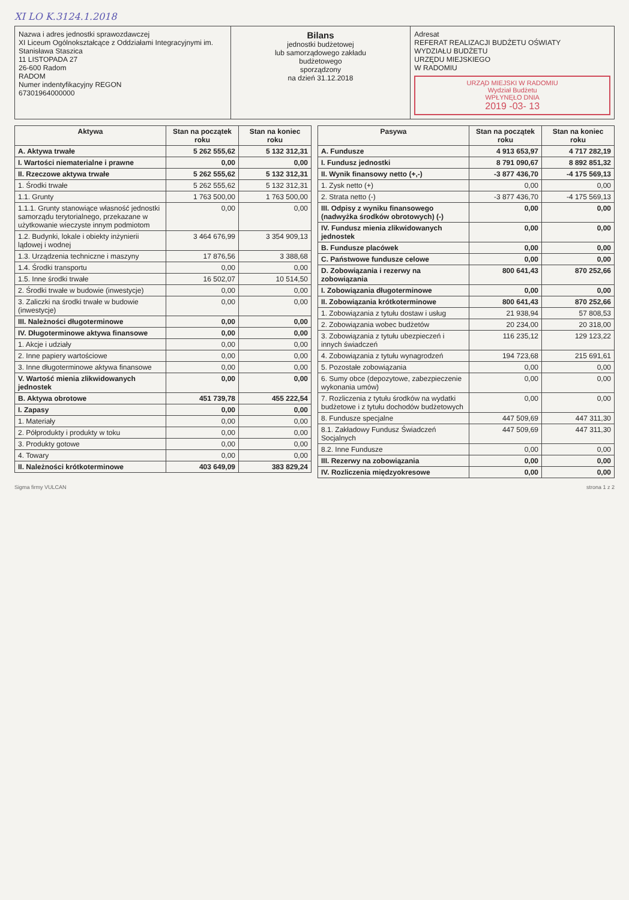XI LO K.3124.1.2018
| Nazwa i adres jednostki sprawozdawczej XI Liceum Ogólnokształcące z Oddziałami Integracyjnymi im. Stanisława Staszica 11 LISTOPADA 27 26-600 Radom RADOM Numer indentyfikacyjny REGON 67301964000000 | Bilans jednostki budżetowej lub samorządowego zakładu budżetowego sporządzony na dzień 31.12.2018 | Adresat REFERAT REALIZACJI BUDŻETU OŚWIATY WYDZIAŁU BUDŻETU URZĘDU MIEJSKIEGO W RADOMIU URZĄD MIEJSKI W RADOMIU Wydział Budżetu WPŁYNĘŁO DNIA 2019 -03- 13 |
| Aktywa | Stan na początek roku | Stan na koniec roku |
| --- | --- | --- |
| A. Aktywa trwałe | 5 262 555,62 | 5 132 312,31 |
| I. Wartości niematerialne i prawne | 0,00 | 0,00 |
| II. Rzeczowe aktywa trwałe | 5 262 555,62 | 5 132 312,31 |
| 1. Środki trwałe | 5 262 555,62 | 5 132 312,31 |
| 1.1. Grunty | 1 763 500,00 | 1 763 500,00 |
| 1.1.1. Grunty stanowiące własność jednostki samorządu terytorialnego, przekazane w użytkowanie wieczyste innym podmiotom | 0,00 | 0,00 |
| 1.2. Budynki, lokale i obiekty inżynierii lądowej i wodnej | 3 464 676,99 | 3 354 909,13 |
| 1.3. Urządzenia techniczne i maszyny | 17 876,56 | 3 388,68 |
| 1.4. Środki transportu | 0,00 | 0,00 |
| 1.5. Inne środki trwałe | 16 502,07 | 10 514,50 |
| 2. Środki trwałe w budowie (inwestycje) | 0,00 | 0,00 |
| 3. Zaliczki na środki trwałe w budowie (inwestycje) | 0,00 | 0,00 |
| III. Należności długoterminowe | 0,00 | 0,00 |
| IV. Długoterminowe aktywa finansowe | 0,00 | 0,00 |
| 1. Akcje i udziały | 0,00 | 0,00 |
| 2. Inne papiery wartościowe | 0,00 | 0,00 |
| 3. Inne długoterminowe aktywa finansowe | 0,00 | 0,00 |
| V. Wartość mienia zlikwidowanych jednostek | 0,00 | 0,00 |
| B. Aktywa obrotowe | 451 739,78 | 455 222,54 |
| I. Zapasy | 0,00 | 0,00 |
| 1. Materiały | 0,00 | 0,00 |
| 2. Półprodukty i produkty w toku | 0,00 | 0,00 |
| 3. Produkty gotowe | 0,00 | 0,00 |
| 4. Towary | 0,00 | 0,00 |
| II. Należności krótkoterminowe | 403 649,09 | 383 829,24 |
| Pasywa | Stan na początek roku | Stan na koniec roku |
| --- | --- | --- |
| A. Fundusze | 4 913 653,97 | 4 717 282,19 |
| I. Fundusz jednostki | 8 791 090,67 | 8 892 851,32 |
| II. Wynik finansowy netto (+,-) | -3 877 436,70 | -4 175 569,13 |
| 1. Zysk netto (+) | 0,00 | 0,00 |
| 2. Strata netto (-) | -3 877 436,70 | -4 175 569,13 |
| III. Odpisy z wyniku finansowego (nadwyżka środków obrotowych) (-) | 0,00 | 0,00 |
| IV. Fundusz mienia zlikwidowanych jednostek | 0,00 | 0,00 |
| B. Fundusze placówek | 0,00 | 0,00 |
| C. Państwowe fundusze celowe | 0,00 | 0,00 |
| D. Zobowiązania i rezerwy na zobowiązania | 800 641,43 | 870 252,66 |
| I. Zobowiązania długoterminowe | 0,00 | 0,00 |
| II. Zobowiązania krótkoterminowe | 800 641,43 | 870 252,66 |
| 1. Zobowiązania z tytułu dostaw i usług | 21 938,94 | 57 808,53 |
| 2. Zobowiązania wobec budżetów | 20 234,00 | 20 318,00 |
| 3. Zobowiązania z tytułu ubezpieczeń i innych świadczeń | 116 235,12 | 129 123,22 |
| 4. Zobowiązania z tytułu wynagrodzeń | 194 723,68 | 215 691,61 |
| 5. Pozostałe zobowiązania | 0,00 | 0,00 |
| 6. Sumy obce (depozytowe, zabezpieczenie wykonania umów) | 0,00 | 0,00 |
| 7. Rozliczenia z tytułu środków na wydatki budżetowe i z tytułu dochodów budżetowych | 0,00 | 0,00 |
| 8. Fundusze specjalne | 447 509,69 | 447 311,30 |
| 8.1. Zakładowy Fundusz Świadczeń Socjalnych | 447 509,69 | 447 311,30 |
| 8.2. Inne Fundusze | 0,00 | 0,00 |
| III. Rezerwy na zobowiązania | 0,00 | 0,00 |
| IV. Rozliczenia międzyokresowe | 0,00 | 0,00 |
Sigma firmy VULCAN strona 1 z 2